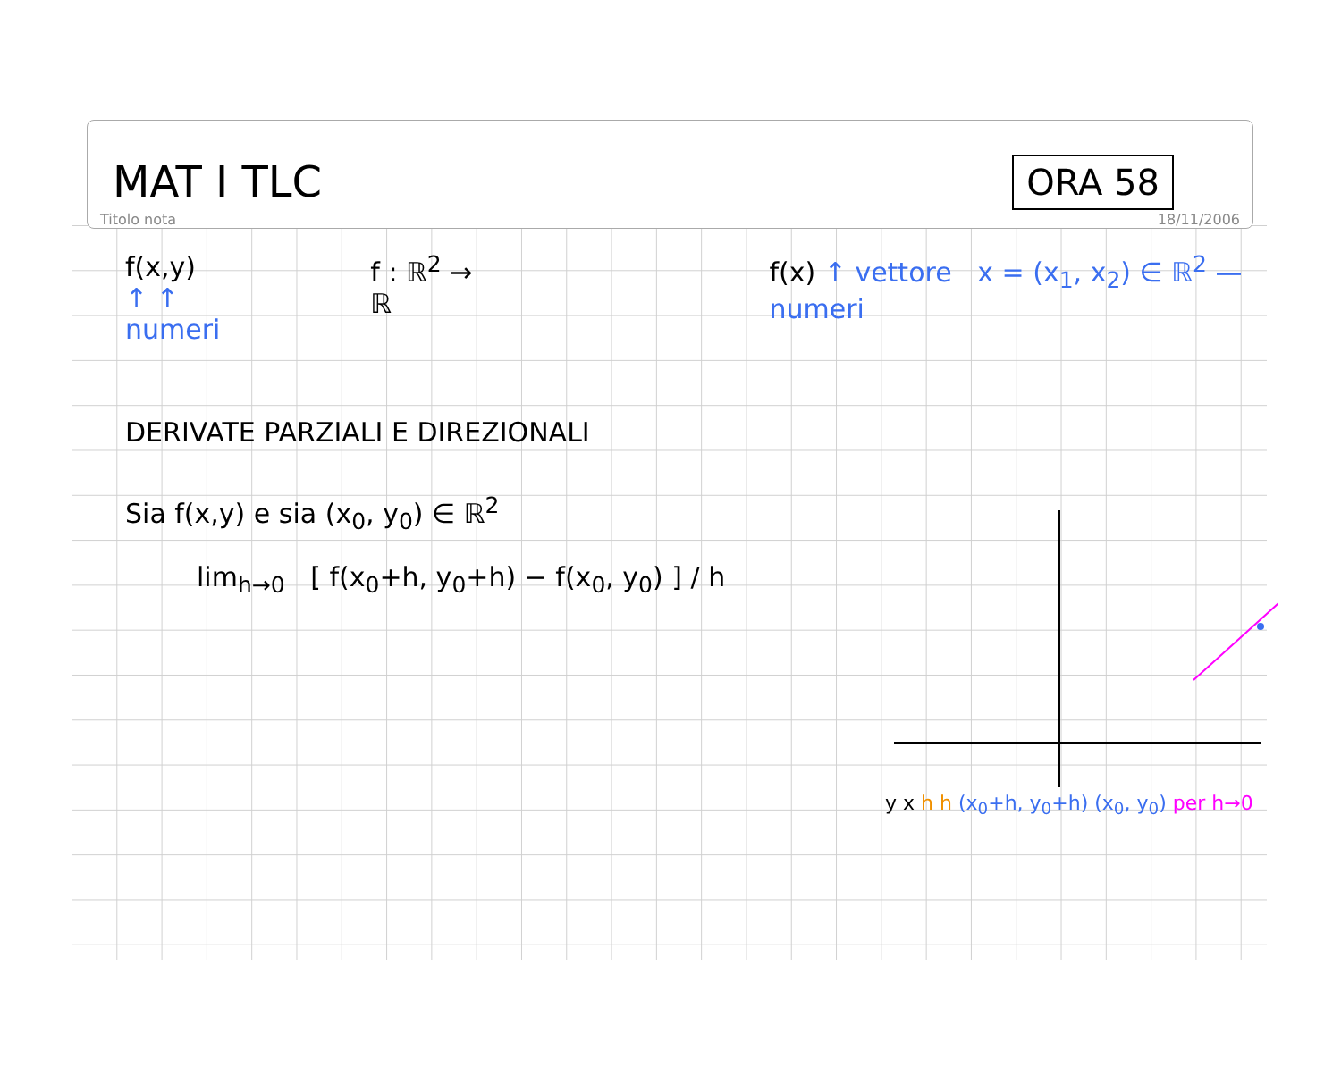MAT I TLC ORA 58
Titolo nota 18/11/2006
f(x,y)
↑ ↑ numeri
f : ℝ<sup>2</sup> → ℝ f(x) ↑ vettore x = (x<sub>1</sub>, x<sub>2</sub>) ∈ ℝ<sup>2</sup> — numeri
DERIVATE PARZIALI E DIREZIONALI
Sia f(x,y) e sia (x<sub>0</sub>, y<sub>0</sub>) ∈ ℝ<sup>2</sup>
lim<sub>h→0</sub> [ f(x<sub>0</sub>+h, y<sub>0</sub>+h) − f(x<sub>0</sub>, y<sub>0</sub>) ] / h
y x h h (x<sub>0</sub>+h, y<sub>0</sub>+h) (x<sub>0</sub>, y<sub>0</sub>) per h→0